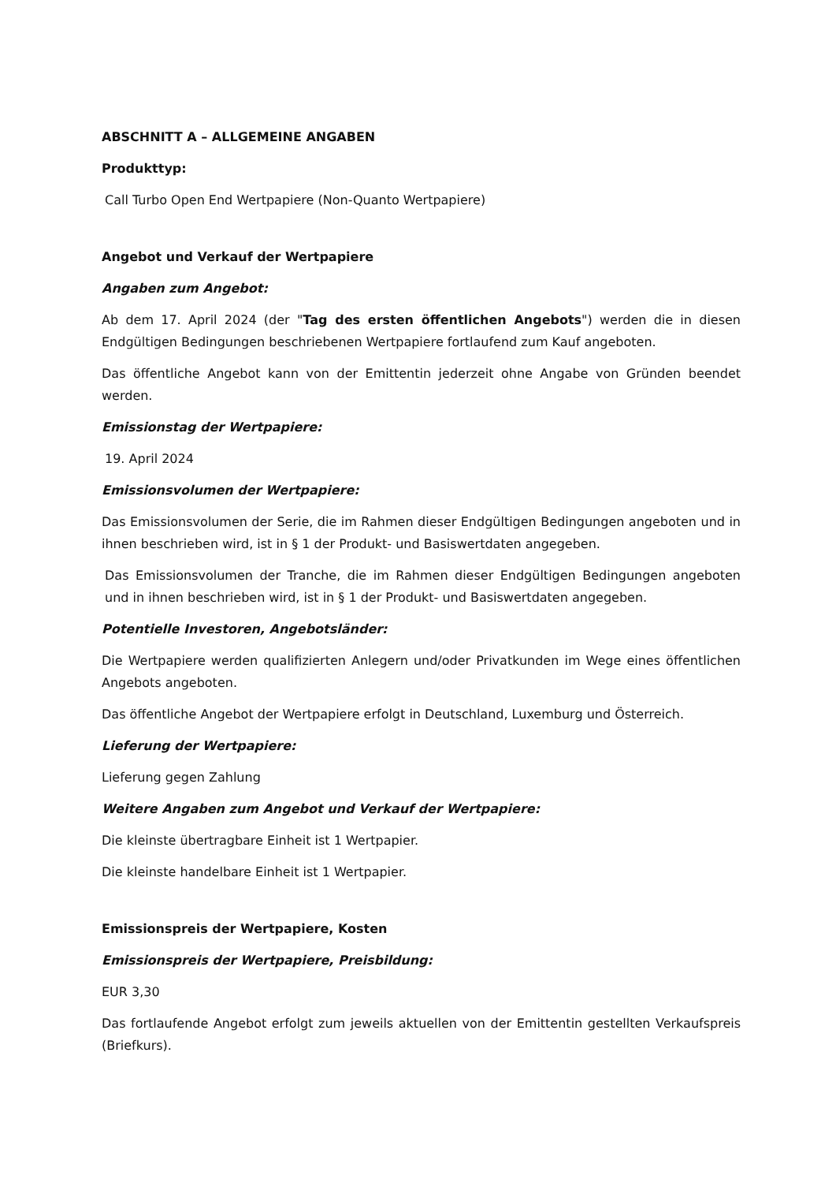ABSCHNITT A – ALLGEMEINE ANGABEN
Produkttyp:
Call Turbo Open End Wertpapiere (Non-Quanto Wertpapiere)
Angebot und Verkauf der Wertpapiere
Angaben zum Angebot:
Ab dem 17. April 2024 (der "Tag des ersten öffentlichen Angebots") werden die in diesen Endgültigen Bedingungen beschriebenen Wertpapiere fortlaufend zum Kauf angeboten.
Das öffentliche Angebot kann von der Emittentin jederzeit ohne Angabe von Gründen beendet werden.
Emissionstag der Wertpapiere:
19. April 2024
Emissionsvolumen der Wertpapiere:
Das Emissionsvolumen der Serie, die im Rahmen dieser Endgültigen Bedingungen angeboten und in ihnen beschrieben wird, ist in § 1 der Produkt- und Basiswertdaten angegeben.
Das Emissionsvolumen der Tranche, die im Rahmen dieser Endgültigen Bedingungen angeboten und in ihnen beschrieben wird, ist in § 1 der Produkt- und Basiswertdaten angegeben.
Potentielle Investoren, Angebotsländer:
Die Wertpapiere werden qualifizierten Anlegern und/oder Privatkunden im Wege eines öffentlichen Angebots angeboten.
Das öffentliche Angebot der Wertpapiere erfolgt in Deutschland, Luxemburg und Österreich.
Lieferung der Wertpapiere:
Lieferung gegen Zahlung
Weitere Angaben zum Angebot und Verkauf der Wertpapiere:
Die kleinste übertragbare Einheit ist 1 Wertpapier.
Die kleinste handelbare Einheit ist 1 Wertpapier.
Emissionspreis der Wertpapiere, Kosten
Emissionspreis der Wertpapiere, Preisbildung:
EUR 3,30
Das fortlaufende Angebot erfolgt zum jeweils aktuellen von der Emittentin gestellten Verkaufspreis (Briefkurs).